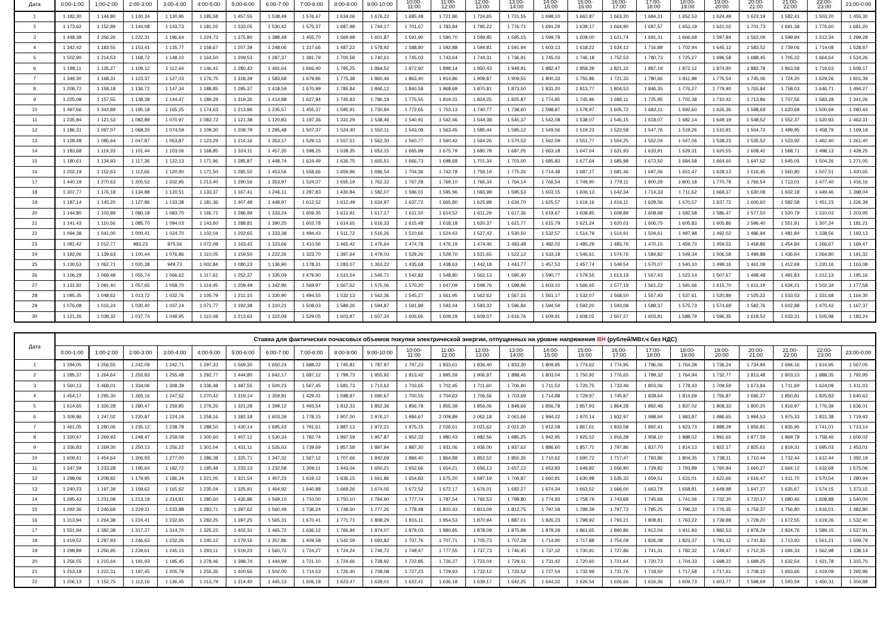| Дата | 0:00-1:00 | 1:00-2:00 | 2:00-3:00 | 3:00-4:00 | 4:00-5:00 | 5:00-6:00 | 6:00-7:00 | 7:00-8:00 | 8:00-9:00 | 9:00-10:00 | 10:00- 11:00 | 11:00- 12:00 | 12:00- 13:00 | 13:00- 14:00 | 14:00- 15:00 | 15:00- 16:00 | 16:00- 17:00 | 17:00- 18:00 | 18:00- 19:00 | 19:00- 20:00 | 20:00- 21:00 | 21:00- 22:00 | 22:00- 23:00 | 23:00-0:00 |
| --- | --- | --- | --- | --- | --- | --- | --- | --- | --- | --- | --- | --- | --- | --- | --- | --- | --- | --- | --- | --- | --- | --- | --- | --- |
| 1 | 1 182,30 | 1 144,80 | 1 130,34 | 1 130,96 | 1 185,58 | 1 457,55 | 1 538,49 | 1 576,47 | 1 634,06 | 1 676,22 | 1 685,48 | 1 721,86 | 1 724,65 | 1 721,55 | 1 698,10 | 1 662,87 | 1 663,20 | 1 684,31 | 1 652,53 | 1 624,49 | 1 623,19 | 1 582,41 | 1 503,20 | 1 455,30 |
| 2 | 1 173,62 | 1 152,89 | 1 144,08 | 1 143,73 | 1 181,02 | 1 333,05 | 1 530,42 | 1 575,37 | 1 687,98 | 1 744,17 | 1 701,67 | 1 783,84 | 1 795,22 | 1 776,71 | 1 691,29 | 1 639,17 | 1 664,90 | 1 687,57 | 1 653,19 | 1 621,02 | 1 701,73 | 1 691,38 | 1 776,60 | 1 681,20 |
| 3 | 1 448,38 | 1 356,26 | 1 222,31 | 1 196,64 | 1 224,73 | 1 375,80 | 1 388,48 | 1 455,70 | 1 569,98 | 1 601,87 | 1 591,90 | 1 590,70 | 1 599,85 | 1 595,15 | 1 599,78 | 1 609,00 | 1 621,74 | 1 691,31 | 1 666,68 | 1 597,84 | 1 562,09 | 1 599,94 | 1 512,34 | 1 299,28 |
| 4 | 1 342,42 | 1 183,55 | 1 153,41 | 1 135,77 | 1 158,67 | 1 207,39 | 1 248,06 | 1 317,66 | 1 487,22 | 1 578,92 | 1 588,80 | 1 592,88 | 1 594,81 | 1 591,94 | 1 603,13 | 1 618,22 | 1 634,12 | 1 716,89 | 1 702,94 | 1 645,12 | 1 583,52 | 1 739,06 | 1 714,08 | 1 528,87 |
| 5 | 1 502,90 | 1 214,53 | 1 168,72 | 1 148,10 | 1 164,50 | 1 209,53 | 1 287,37 | 1 381,79 | 1 700,58 | 1 740,61 | 1 745,03 | 1 743,64 | 1 744,31 | 1 736,91 | 1 745,03 | 1 746,18 | 1 752,53 | 1 780,73 | 1 725,27 | 1 696,58 | 1 688,45 | 1 705,22 | 1 664,64 | 1 524,26 |
| 6 | 1 198,11 | 1 135,27 | 1 109,12 | 1 112,44 | 1 146,41 | 1 280,43 | 1 491,64 | 1 666,40 | 1 795,25 | 1 864,52 | 1 872,92 | 1 898,14 | 1 950,43 | 1 949,91 | 1 882,47 | 1 858,39 | 1 821,22 | 1 887,19 | 1 872,12 | 1 874,90 | 1 882,78 | 1 863,58 | 1 719,63 | 1 608,17 |
| 7 | 1 349,30 | 1 168,31 | 1 123,37 | 1 127,03 | 1 176,75 | 1 318,39 | 1 583,68 | 1 679,86 | 1 775,38 | 1 860,46 | 1 863,40 | 1 914,86 | 1 909,87 | 1 909,55 | 1 800,33 | 1 755,86 | 1 721,33 | 1 780,66 | 1 811,98 | 1 776,54 | 1 745,06 | 1 724,20 | 1 629,26 | 1 601,39 |
| 8 | 1 208,72 | 1 158,18 | 1 136,72 | 1 147,34 | 1 188,85 | 1 295,37 | 1 418,59 | 1 670,99 | 1 785,84 | 1 846,12 | 1 840,58 | 1 868,68 | 1 870,81 | 1 873,50 | 1 831,20 | 1 813,77 | 1 804,53 | 1 846,35 | 1 776,27 | 1 779,90 | 1 765,84 | 1 758,03 | 1 646,71 | 1 494,27 |
| 9 | 1 225,08 | 1 157,55 | 1 138,38 | 1 144,47 | 1 189,29 | 1 319,36 | 1 414,88 | 1 627,94 | 1 745,83 | 1 786,19 | 1 775,55 | 1 819,31 | 1 824,25 | 1 825,87 | 1 774,85 | 1 745,96 | 1 686,11 | 1 725,95 | 1 702,38 | 1 710,42 | 1 713,86 | 1 707,56 | 1 583,28 | 1 341,26 |
| 10 | 1 497,66 | 1 342,89 | 1 195,18 | 1 165,25 | 1 174,63 | 1 213,96 | 1 235,57 | 1 455,37 | 1 595,91 | 1 730,94 | 1 772,65 | 1 753,13 | 1 740,77 | 1 738,60 | 1 598,87 | 1 578,97 | 1 605,72 | 1 682,11 | 1 692,60 | 1 626,36 | 1 598,69 | 1 620,69 | 1 500,69 | 1 280,44 |
| 11 | 1 235,84 | 1 121,53 | 1 083,89 | 1 070,97 | 1 083,73 | 1 121,38 | 1 120,83 | 1 197,36 | 1 331,29 | 1 538,46 | 1 540,91 | 1 542,46 | 1 544,38 | 1 545,37 | 1 542,08 | 1 538,07 | 1 545,15 | 1 618,07 | 1 682,14 | 1 649,19 | 1 548,52 | 1 552,37 | 1 520,93 | 1 463,31 |
| 12 | 1 186,31 | 1 097,07 | 1 068,20 | 1 074,59 | 1 109,30 | 1 209,79 | 1 295,48 | 1 507,37 | 1 524,40 | 1 550,11 | 1 543,08 | 1 563,45 | 1 585,44 | 1 595,12 | 1 549,06 | 1 519,23 | 1 523,58 | 1 547,76 | 1 519,26 | 1 510,91 | 1 504,72 | 1 499,95 | 1 458,79 | 1 169,19 |
| 13 | 1 128,48 | 1 085,64 | 1 047,87 | 1 053,87 | 1 123,29 | 1 214,16 | 1 353,17 | 1 529,13 | 1 557,51 | 1 562,30 | 1 560,77 | 1 560,42 | 1 564,26 | 1 570,52 | 1 562,59 | 1 551,77 | 1 554,25 | 1 552,04 | 1 547,06 | 1 538,23 | 1 535,52 | 1 523,92 | 1 462,40 | 1 261,40 |
| 14 | 1 183,68 | 1 119,33 | 1 101,44 | 1 103,06 | 1 168,85 | 1 324,11 | 1 457,35 | 1 598,25 | 1 638,35 | 1 653,15 | 1 665,99 | 1 675,79 | 1 680,78 | 1 687,05 | 1 663,18 | 1 647,04 | 1 631,93 | 1 633,91 | 1 629,31 | 1 620,55 | 1 608,42 | 1 568,71 | 1 498,13 | 1 428,25 |
| 15 | 1 180,61 | 1 134,93 | 1 117,36 | 1 122,13 | 1 171,96 | 1 285,87 | 1 448,74 | 1 624,49 | 1 636,75 | 1 665,51 | 1 666,73 | 1 698,68 | 1 701,34 | 1 701,00 | 1 685,83 | 1 677,64 | 1 685,98 | 1 673,50 | 1 684,58 | 1 664,60 | 1 647,62 | 1 645,05 | 1 504,26 | 1 271,05 |
| 16 | 1 202,19 | 1 152,63 | 1 112,66 | 1 120,90 | 1 171,50 | 1 285,50 | 1 453,56 | 1 558,66 | 1 659,96 | 1 696,54 | 1 704,36 | 1 742,78 | 1 759,19 | 1 775,26 | 1 714,48 | 1 687,17 | 1 681,46 | 1 697,06 | 1 651,47 | 1 628,13 | 1 616,45 | 1 560,80 | 1 507,51 | 1 420,65 |
| 17 | 1 440,19 | 1 270,63 | 1 205,52 | 1 202,95 | 1 213,40 | 1 290,56 | 1 353,97 | 1 524,37 | 1 655,19 | 1 762,32 | 1 767,28 | 1 769,10 | 1 766,34 | 1 764,14 | 1 766,54 | 1 749,90 | 1 779,11 | 1 800,29 | 1 800,18 | 1 770,78 | 1 766,54 | 1 713,01 | 1 477,40 | 1 416,16 |
| 18 | 1 307,77 | 1 176,18 | 1 134,88 | 1 120,51 | 1 133,37 | 1 167,41 | 1 246,11 | 1 297,83 | 1 430,84 | 1 582,07 | 1 596,01 | 1 595,96 | 1 593,98 | 1 595,53 | 1 603,15 | 1 606,13 | 1 642,34 | 1 714,33 | 1 711,62 | 1 669,37 | 1 630,08 | 1 602,18 | 1 449,46 | 1 398,04 |
| 19 | 1 187,14 | 1 145,20 | 1 127,86 | 1 133,38 | 1 181,36 | 1 407,48 | 1 448,97 | 1 612,52 | 1 612,49 | 1 634,97 | 1 637,72 | 1 665,80 | 1 625,98 | 1 634,70 | 1 625,57 | 1 619,16 | 1 616,11 | 1 629,56 | 1 670,57 | 1 637,72 | 1 600,60 | 1 582,58 | 1 451,23 | 1 226,39 |
| 20 | 1 144,80 | 1 103,89 | 1 080,18 | 1 083,70 | 1 166,71 | 1 286,99 | 1 333,24 | 1 609,35 | 1 612,91 | 1 617,17 | 1 611,10 | 1 614,52 | 1 611,29 | 1 617,36 | 1 619,67 | 1 608,85 | 1 609,89 | 1 608,98 | 1 592,58 | 1 586,47 | 1 577,50 | 1 520,79 | 1 310,03 | 1 203,95 |
| 21 | 1 141,43 | 1 110,56 | 1 085,70 | 1 094,03 | 1 143,60 | 1 288,81 | 1 390,25 | 1 602,78 | 1 614,65 | 1 616,33 | 1 615,48 | 1 618,18 | 1 620,37 | 1 621,77 | 1 615,79 | 1 621,24 | 1 620,01 | 1 606,75 | 1 605,83 | 1 605,86 | 1 596,40 | 1 551,91 | 1 307,34 | 1 181,21 |
| 22 | 1 094,38 | 1 041,00 | 1 000,41 | 1 024,70 | 1 102,04 | 1 202,65 | 1 333,38 | 1 494,43 | 1 511,72 | 1 516,26 | 1 510,66 | 1 524,43 | 1 527,42 | 1 530,50 | 1 532,57 | 1 514,79 | 1 514,91 | 1 504,61 | 1 497,98 | 1 492,02 | 1 486,94 | 1 481,84 | 1 338,56 | 1 193,13 |
| 23 | 1 081,42 | 1 012,77 | 983,23 | 975,56 | 1 072,08 | 1 163,43 | 1 323,66 | 1 410,56 | 1 465,42 | 1 476,64 | 1 474,78 | 1 476,19 | 1 474,46 | 1 483,48 | 1 482,03 | 1 485,29 | 1 483,76 | 1 470,15 | 1 459,73 | 1 459,53 | 1 458,86 | 1 454,84 | 1 266,67 | 1 169,47 |
| 24 | 1 192,06 | 1 139,63 | 1 100,44 | 1 076,86 | 1 110,05 | 1 159,50 | 1 222,26 | 1 323,70 | 1 397,64 | 1 479,03 | 1 529,26 | 1 529,70 | 1 521,65 | 1 522,12 | 1 533,18 | 1 546,61 | 1 574,76 | 1 584,82 | 1 549,34 | 1 506,58 | 1 499,88 | 1 436,64 | 1 264,80 | 1 191,32 |
| 25 | 1 130,53 | 1 062,71 | 1 020,38 | 949,73 | 1 002,84 | 1 080,23 | 1 136,90 | 1 178,31 | 1 283,07 | 1 363,22 | 1 435,68 | 1 438,63 | 1 442,18 | 1 443,77 | 1 457,53 | 1 457,74 | 1 549,54 | 1 570,07 | 1 540,10 | 1 499,16 | 1 461,09 | 1 412,69 | 1 220,16 | 1 163,08 |
| 26 | 1 106,29 | 1 068,48 | 1 055,74 | 1 066,62 | 1 117,62 | 1 252,37 | 1 335,09 | 1 479,90 | 1 510,54 | 1 546,71 | 1 542,82 | 1 548,80 | 1 562,13 | 1 590,40 | 1 590,77 | 1 579,55 | 1 613,19 | 1 567,43 | 1 522,14 | 1 507,67 | 1 498,48 | 1 491,83 | 1 312,13 | 1 195,16 |
| 27 | 1 131,92 | 1 091,40 | 1 057,65 | 1 058,70 | 1 114,45 | 1 209,49 | 1 342,96 | 1 569,97 | 1 567,62 | 1 575,06 | 1 570,20 | 1 647,09 | 1 598,76 | 1 598,96 | 1 603,10 | 1 566,65 | 1 577,19 | 1 561,22 | 1 591,66 | 1 615,70 | 1 611,19 | 1 634,21 | 1 502,34 | 1 177,58 |
| 28 | 1 095,35 | 1 048,62 | 1 013,72 | 1 032,76 | 1 105,79 | 1 211,15 | 1 330,90 | 1 494,55 | 1 532,13 | 1 562,36 | 1 545,27 | 1 561,95 | 1 562,62 | 1 567,15 | 1 561,17 | 1 532,07 | 1 568,50 | 1 557,93 | 1 537,61 | 1 520,89 | 1 525,22 | 1 533,53 | 1 331,68 | 1 164,30 |
| 29 | 1 076,08 | 1 016,24 | 1 030,40 | 1 037,24 | 1 071,77 | 1 192,38 | 1 310,21 | 1 508,03 | 1 589,26 | 1 594,87 | 1 591,89 | 1 592,44 | 1 593,32 | 1 596,84 | 1 594,59 | 1 592,20 | 1 593,08 | 1 588,37 | 1 575,73 | 1 574,69 | 1 582,76 | 1 602,88 | 1 470,42 | 1 167,37 |
| 30 | 1 121,26 | 1 038,32 | 1 037,74 | 1 049,95 | 1 110,48 | 1 213,63 | 1 322,09 | 1 529,05 | 1 603,87 | 1 607,24 | 1 606,66 | 1 609,29 | 1 609,07 | 1 616,76 | 1 609,91 | 1 608,02 | 1 607,27 | 1 603,81 | 1 588,79 | 1 596,35 | 1 618,52 | 1 633,31 | 1 505,98 | 1 183,24 |
| Дата | Ставка для фактических почасовых объемов покупки электрической энергии, отпущенных на уровне напряжения ВН (рублей/МВт.ч без НДС) | | | | | | | | | | | | | | | | | | | | | | | |
| --- | --- | --- | --- | --- | --- | --- | --- | --- | --- | --- | --- | --- | --- | --- | --- | --- | --- | --- | --- | --- | --- | --- | --- | --- |
| | 0:00-1:00 | 1:00-2:00 | 2:00-3:00 | 3:00-4:00 | 4:00-5:00 | 5:00-6:00 | 6:00-7:00 | 7:00-8:00 | 8:00-9:00 | 9:00-10:00 | 10:00- 11:00 | 11:00- 12:00 | 12:00- 13:00 | 13:00- 14:00 | 14:00- 15:00 | 15:00- 16:00 | 16:00- 17:00 | 17:00- 18:00 | 18:00- 19:00 | 19:00- 20:00 | 20:00- 21:00 | 21:00- 22:00 | 22:00- 23:00 | 23:00-0:00 |
| 1 | 1 294,05 | 1 256,55 | 1 242,09 | 1 242,71 | 1 297,33 | 1 569,30 | 1 650,24 | 1 688,22 | 1 745,81 | 1 787,97 | 1 797,23 | 1 833,61 | 1 836,40 | 1 833,30 | 1 809,85 | 1 774,62 | 1 774,95 | 1 796,06 | 1 764,28 | 1 736,24 | 1 734,94 | 1 694,16 | 1 614,95 | 1 567,05 |
| 2 | 1 285,37 | 1 264,64 | 1 255,83 | 1 255,48 | 1 292,77 | 1 444,80 | 1 642,17 | 1 687,12 | 1 799,73 | 1 855,92 | 1 813,42 | 1 895,59 | 1 906,97 | 1 888,46 | 1 803,04 | 1 750,92 | 1 776,65 | 1 799,32 | 1 764,94 | 1 732,77 | 1 813,48 | 1 803,13 | 1 888,35 | 1 792,95 |
| 3 | 1 560,13 | 1 468,01 | 1 334,06 | 1 308,39 | 1 336,48 | 1 487,55 | 1 500,23 | 1 567,45 | 1 681,73 | 1 713,62 | 1 703,65 | 1 702,45 | 1 711,60 | 1 706,90 | 1 711,53 | 1 720,75 | 1 733,49 | 1 803,06 | 1 778,43 | 1 709,59 | 1 673,84 | 1 711,69 | 1 624,09 | 1 411,03 |
| 4 | 1 454,17 | 1 295,30 | 1 265,16 | 1 247,52 | 1 270,42 | 1 319,14 | 1 359,81 | 1 429,41 | 1 598,97 | 1 690,67 | 1 700,55 | 1 704,63 | 1 706,56 | 1 703,69 | 1 714,88 | 1 729,97 | 1 745,87 | 1 828,64 | 1 814,69 | 1 756,87 | 1 695,27 | 1 850,81 | 1 825,83 | 1 640,62 |
| 5 | 1 614,65 | 1 326,28 | 1 280,47 | 1 259,85 | 1 276,25 | 1 321,28 | 1 399,12 | 1 493,54 | 1 812,33 | 1 852,36 | 1 856,78 | 1 855,39 | 1 856,06 | 1 848,66 | 1 856,78 | 1 857,93 | 1 864,28 | 1 892,48 | 1 837,02 | 1 808,33 | 1 800,20 | 1 816,97 | 1 776,39 | 1 636,01 |
| 6 | 1 309,86 | 1 247,02 | 1 220,87 | 1 224,19 | 1 258,16 | 1 392,18 | 1 603,39 | 1 778,15 | 1 907,00 | 1 976,27 | 1 984,67 | 2 009,89 | 2 062,18 | 2 061,66 | 1 994,22 | 1 970,14 | 1 932,97 | 1 998,94 | 1 983,87 | 1 986,65 | 1 994,53 | 1 975,33 | 1 831,38 | 1 719,92 |
| 7 | 1 461,05 | 1 280,06 | 1 235,12 | 1 238,78 | 1 288,50 | 1 430,14 | 1 695,43 | 1 791,61 | 1 887,13 | 1 972,21 | 1 975,15 | 2 026,61 | 2 021,62 | 2 021,30 | 1 912,08 | 1 867,61 | 1 833,08 | 1 892,41 | 1 923,73 | 1 888,29 | 1 856,81 | 1 835,95 | 1 741,01 | 1 713,14 |
| 8 | 1 320,47 | 1 269,93 | 1 248,47 | 1 259,09 | 1 300,60 | 1 407,12 | 1 530,34 | 1 782,74 | 1 897,59 | 1 957,87 | 1 952,33 | 1 980,43 | 1 982,56 | 1 985,25 | 1 942,95 | 1 925,52 | 1 916,28 | 1 958,10 | 1 888,02 | 1 891,65 | 1 877,59 | 1 869,78 | 1 758,46 | 1 606,02 |
| 9 | 1 336,83 | 1 269,30 | 1 250,13 | 1 256,22 | 1 301,04 | 1 431,11 | 1 526,63 | 1 739,69 | 1 857,58 | 1 897,94 | 1 887,30 | 1 931,06 | 1 936,00 | 1 937,62 | 1 886,60 | 1 857,71 | 1 797,86 | 1 837,70 | 1 814,13 | 1 822,17 | 1 825,61 | 1 819,31 | 1 695,03 | 1 453,01 |
| 10 | 1 609,41 | 1 454,64 | 1 306,93 | 1 277,00 | 1 286,38 | 1 325,71 | 1 347,32 | 1 567,12 | 1 707,66 | 1 842,69 | 1 884,40 | 1 864,88 | 1 852,52 | 1 850,35 | 1 710,62 | 1 690,72 | 1 717,47 | 1 793,86 | 1 804,35 | 1 738,11 | 1 710,44 | 1 732,44 | 1 612,44 | 1 392,19 |
| 11 | 1 347,59 | 1 233,28 | 1 195,64 | 1 182,72 | 1 195,48 | 1 233,13 | 1 232,58 | 1 309,11 | 1 443,04 | 1 650,21 | 1 652,66 | 1 654,21 | 1 656,13 | 1 657,12 | 1 653,83 | 1 649,82 | 1 656,90 | 1 729,82 | 1 793,89 | 1 760,94 | 1 660,27 | 1 664,12 | 1 632,68 | 1 575,06 |
| 12 | 1 298,06 | 1 208,82 | 1 179,95 | 1 186,34 | 1 221,05 | 1 321,54 | 1 407,23 | 1 619,12 | 1 636,15 | 1 661,86 | 1 654,83 | 1 675,20 | 1 697,19 | 1 706,87 | 1 660,81 | 1 630,98 | 1 635,33 | 1 659,51 | 1 631,01 | 1 622,66 | 1 616,47 | 1 611,70 | 1 570,54 | 1 280,94 |
| 13 | 1 240,23 | 1 197,39 | 1 159,62 | 1 165,62 | 1 235,04 | 1 325,91 | 1 464,92 | 1 640,88 | 1 669,26 | 1 674,05 | 1 672,52 | 1 672,17 | 1 676,01 | 1 682,27 | 1 674,34 | 1 663,52 | 1 666,00 | 1 663,79 | 1 658,81 | 1 649,98 | 1 647,27 | 1 635,67 | 1 574,15 | 1 373,15 |
| 14 | 1 295,43 | 1 231,08 | 1 213,19 | 1 214,81 | 1 280,60 | 1 435,86 | 1 569,10 | 1 710,00 | 1 750,10 | 1 764,90 | 1 777,74 | 1 787,54 | 1 792,53 | 1 798,80 | 1 774,93 | 1 758,79 | 1 743,68 | 1 745,66 | 1 741,06 | 1 732,30 | 1 720,17 | 1 680,46 | 1 609,88 | 1 540,00 |
| 15 | 1 292,36 | 1 246,68 | 1 229,11 | 1 233,88 | 1 283,71 | 1 397,62 | 1 560,49 | 1 736,24 | 1 748,50 | 1 777,26 | 1 778,48 | 1 810,43 | 1 813,09 | 1 812,75 | 1 797,58 | 1 789,39 | 1 797,73 | 1 785,25 | 1 796,33 | 1 776,35 | 1 759,37 | 1 756,80 | 1 616,01 | 1 382,80 |
| 16 | 1 313,94 | 1 264,38 | 1 224,41 | 1 232,65 | 1 283,25 | 1 397,25 | 1 565,31 | 1 670,41 | 1 771,71 | 1 808,29 | 1 816,11 | 1 854,53 | 1 870,94 | 1 887,01 | 1 826,23 | 1 798,92 | 1 793,21 | 1 808,81 | 1 763,22 | 1 739,88 | 1 728,20 | 1 672,55 | 1 619,26 | 1 532,40 |
| 17 | 1 551,94 | 1 382,38 | 1 317,27 | 1 314,70 | 1 325,15 | 1 402,31 | 1 465,72 | 1 636,12 | 1 766,94 | 1 874,07 | 1 879,03 | 1 880,85 | 1 878,09 | 1 875,89 | 1 878,29 | 1 861,65 | 1 890,86 | 1 912,04 | 1 911,93 | 1 882,53 | 1 878,29 | 1 824,76 | 1 589,15 | 1 527,91 |
| 18 | 1 419,52 | 1 287,93 | 1 246,63 | 1 232,26 | 1 245,12 | 1 279,16 | 1 357,86 | 1 409,58 | 1 542,59 | 1 693,82 | 1 707,76 | 1 707,71 | 1 705,73 | 1 707,28 | 1 714,90 | 1 717,88 | 1 754,09 | 1 826,08 | 1 823,37 | 1 781,12 | 1 741,83 | 1 713,93 | 1 561,21 | 1 509,79 |
| 19 | 1 298,89 | 1 256,95 | 1 239,61 | 1 245,13 | 1 293,11 | 1 519,23 | 1 560,72 | 1 724,27 | 1 724,24 | 1 746,72 | 1 749,47 | 1 777,55 | 1 737,73 | 1 746,45 | 1 737,32 | 1 730,91 | 1 727,86 | 1 741,31 | 1 782,32 | 1 749,47 | 1 712,35 | 1 694,33 | 1 562,98 | 1 338,14 |
| 20 | 1 256,55 | 1 215,64 | 1 191,93 | 1 195,45 | 1 278,46 | 1 398,74 | 1 444,99 | 1 721,10 | 1 724,66 | 1 728,92 | 1 722,85 | 1 726,27 | 1 723,04 | 1 729,11 | 1 731,42 | 1 720,60 | 1 721,64 | 1 720,73 | 1 704,33 | 1 698,22 | 1 689,25 | 1 632,54 | 1 421,78 | 1 315,70 |
| 21 | 1 253,18 | 1 222,31 | 1 197,45 | 1 205,78 | 1 255,35 | 1 400,56 | 1 502,00 | 1 714,53 | 1 726,40 | 1 728,08 | 1 727,23 | 1 729,93 | 1 732,12 | 1 733,52 | 1 727,54 | 1 732,99 | 1 731,76 | 1 718,50 | 1 717,58 | 1 717,61 | 1 708,15 | 1 663,66 | 1 419,09 | 1 292,96 |
| 22 | 1 206,13 | 1 152,75 | 1 112,16 | 1 136,45 | 1 213,79 | 1 314,40 | 1 445,13 | 1 606,18 | 1 623,47 | 1 628,01 | 1 622,41 | 1 636,18 | 1 639,17 | 1 642,25 | 1 644,32 | 1 626,54 | 1 626,66 | 1 616,36 | 1 609,73 | 1 603,77 | 1 598,69 | 1 593,59 | 1 450,31 | 1 304,88 |